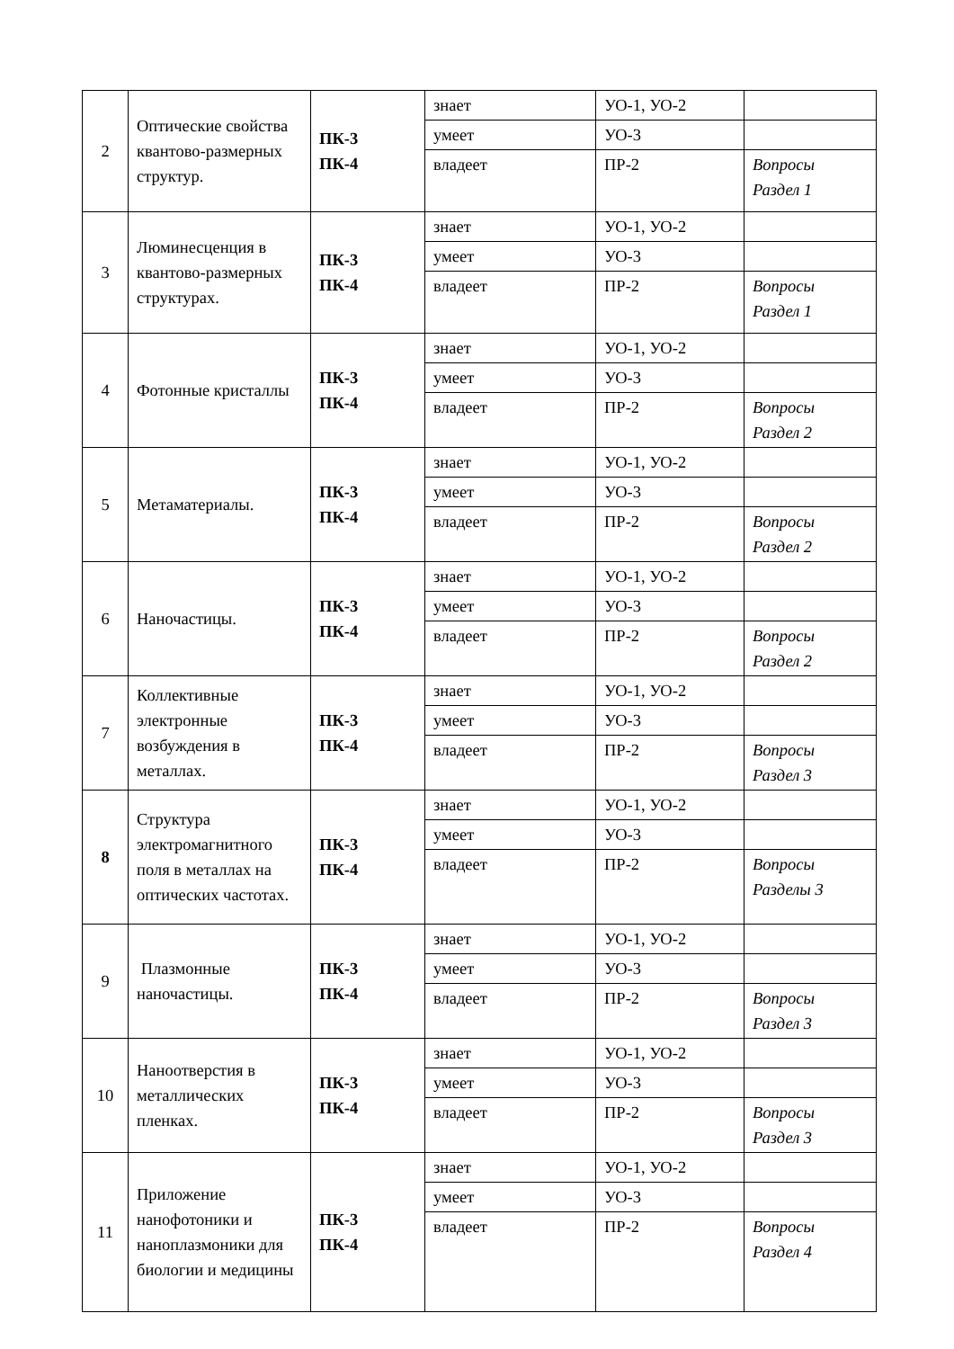| 2 | Оптические свойства квантово-размерных структур. | ПК-3 ПК-4 | знает | УО-1, УО-2 | |
| | | | умеет | УО-3 | |
| | | | владеет | ПР-2 | Вопросы Раздел 1 |
| 3 | Люминесценция в квантово-размерных структурах. | ПК-3 ПК-4 | знает | УО-1, УО-2 | |
| | | | умеет | УО-3 | |
| | | | владеет | ПР-2 | Вопросы Раздел 1 |
| 4 | Фотонные кристаллы | ПК-3 ПК-4 | знает | УО-1, УО-2 | |
| | | | умеет | УО-3 | |
| | | | владеет | ПР-2 | Вопросы Раздел 2 |
| 5 | Метаматериалы. | ПК-3 ПК-4 | знает | УО-1, УО-2 | |
| | | | умеет | УО-3 | |
| | | | владеет | ПР-2 | Вопросы Раздел 2 |
| 6 | Наночастицы. | ПК-3 ПК-4 | знает | УО-1, УО-2 | |
| | | | умеет | УО-3 | |
| | | | владеет | ПР-2 | Вопросы Раздел 2 |
| 7 | Коллективные электронные возбуждения в металлах. | ПК-3 ПК-4 | знает | УО-1, УО-2 | |
| | | | умеет | УО-3 | |
| | | | владеет | ПР-2 | Вопросы Раздел 3 |
| 8 | Структура электромагнитного поля в металлах на оптических частотах. | ПК-3 ПК-4 | знает | УО-1, УО-2 | |
| | | | умеет | УО-3 | |
| | | | владеет | ПР-2 | Вопросы Разделы 3 |
| 9 | Плазмонные наночастицы. | ПК-3 ПК-4 | знает | УО-1, УО-2 | |
| | | | умеет | УО-3 | |
| | | | владеет | ПР-2 | Вопросы Раздел 3 |
| 10 | Наноотверстия в металлических пленках. | ПК-3 ПК-4 | знает | УО-1, УО-2 | |
| | | | умеет | УО-3 | |
| | | | владеет | ПР-2 | Вопросы Раздел 3 |
| 11 | Приложение нанофотоники и наноплазмоники для биологии и медицины | ПК-3 ПК-4 | знает | УО-1, УО-2 | |
| | | | умеет | УО-3 | |
| | | | владеет | ПР-2 | Вопросы Раздел 4 |